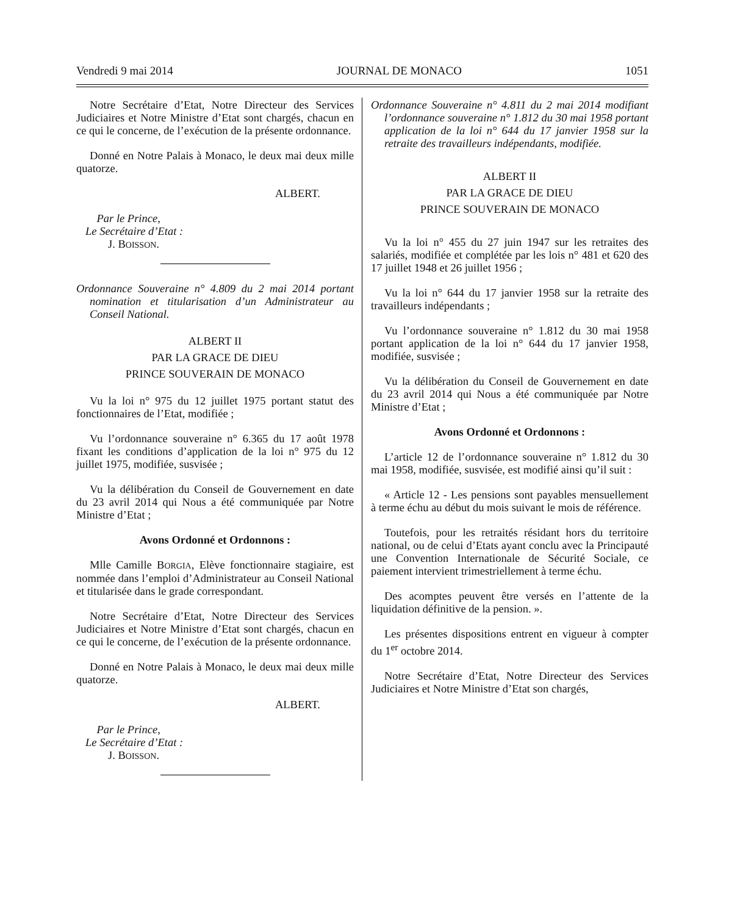Vendredi 9 mai 2014 JOURNAL DE MONACO 1051
Notre Secrétaire d’Etat, Notre Directeur des Services Judiciaires et Notre Ministre d’Etat sont chargés, chacun en ce qui le concerne, de l’exécution de la présente ordonnance.
Donné en Notre Palais à Monaco, le deux mai deux mille quatorze.
ALBERT.
Par le Prince,
Le Secrétaire d’Etat :
J. BOISSON.
Ordonnance Souveraine n° 4.809 du 2 mai 2014 portant nomination et titularisation d’un Administrateur au Conseil National.
ALBERT II
PAR LA GRACE DE DIEU
PRINCE SOUVERAIN DE MONACO
Vu la loi n° 975 du 12 juillet 1975 portant statut des fonctionnaires de l’Etat, modifiée ;
Vu l’ordonnance souveraine n° 6.365 du 17 août 1978 fixant les conditions d’application de la loi n° 975 du 12 juillet 1975, modifiée, susvisée ;
Vu la délibération du Conseil de Gouvernement en date du 23 avril 2014 qui Nous a été communiquée par Notre Ministre d’Etat ;
Avons Ordonné et Ordonnons :
Mlle Camille BORGIA, Elève fonctionnaire stagiaire, est nommée dans l’emploi d’Administrateur au Conseil National et titularisée dans le grade correspondant.
Notre Secrétaire d’Etat, Notre Directeur des Services Judiciaires et Notre Ministre d’Etat sont chargés, chacun en ce qui le concerne, de l’exécution de la présente ordonnance.
Donné en Notre Palais à Monaco, le deux mai deux mille quatorze.
ALBERT.
Par le Prince,
Le Secrétaire d’Etat :
J. BOISSON.
Ordonnance Souveraine n° 4.811 du 2 mai 2014 modifiant l’ordonnance souveraine n° 1.812 du 30 mai 1958 portant application de la loi n° 644 du 17 janvier 1958 sur la retraite des travailleurs indépendants, modifiée.
ALBERT II
PAR LA GRACE DE DIEU
PRINCE SOUVERAIN DE MONACO
Vu la loi n° 455 du 27 juin 1947 sur les retraites des salariés, modifiée et complétée par les lois n° 481 et 620 des 17 juillet 1948 et 26 juillet 1956 ;
Vu la loi n° 644 du 17 janvier 1958 sur la retraite des travailleurs indépendants ;
Vu l’ordonnance souveraine n° 1.812 du 30 mai 1958 portant application de la loi n° 644 du 17 janvier 1958, modifiée, susvisée ;
Vu la délibération du Conseil de Gouvernement en date du 23 avril 2014 qui Nous a été communiquée par Notre Ministre d’Etat ;
Avons Ordonné et Ordonnons :
L’article 12 de l’ordonnance souveraine n° 1.812 du 30 mai 1958, modifiée, susvisée, est modifié ainsi qu’il suit :
« Article 12 - Les pensions sont payables mensuellement à terme échu au début du mois suivant le mois de référence.
Toutefois, pour les retraités résidant hors du territoire national, ou de celui d’Etats ayant conclu avec la Principauté une Convention Internationale de Sécurité Sociale, ce paiement intervient trimestriellement à terme échu.
Des acomptes peuvent être versés en l’attente de la liquidation définitive de la pension. ».
Les présentes dispositions entrent en vigueur à compter du 1<sup>er</sup> octobre 2014.
Notre Secrétaire d’Etat, Notre Directeur des Services Judiciaires et Notre Ministre d’Etat son chargés,